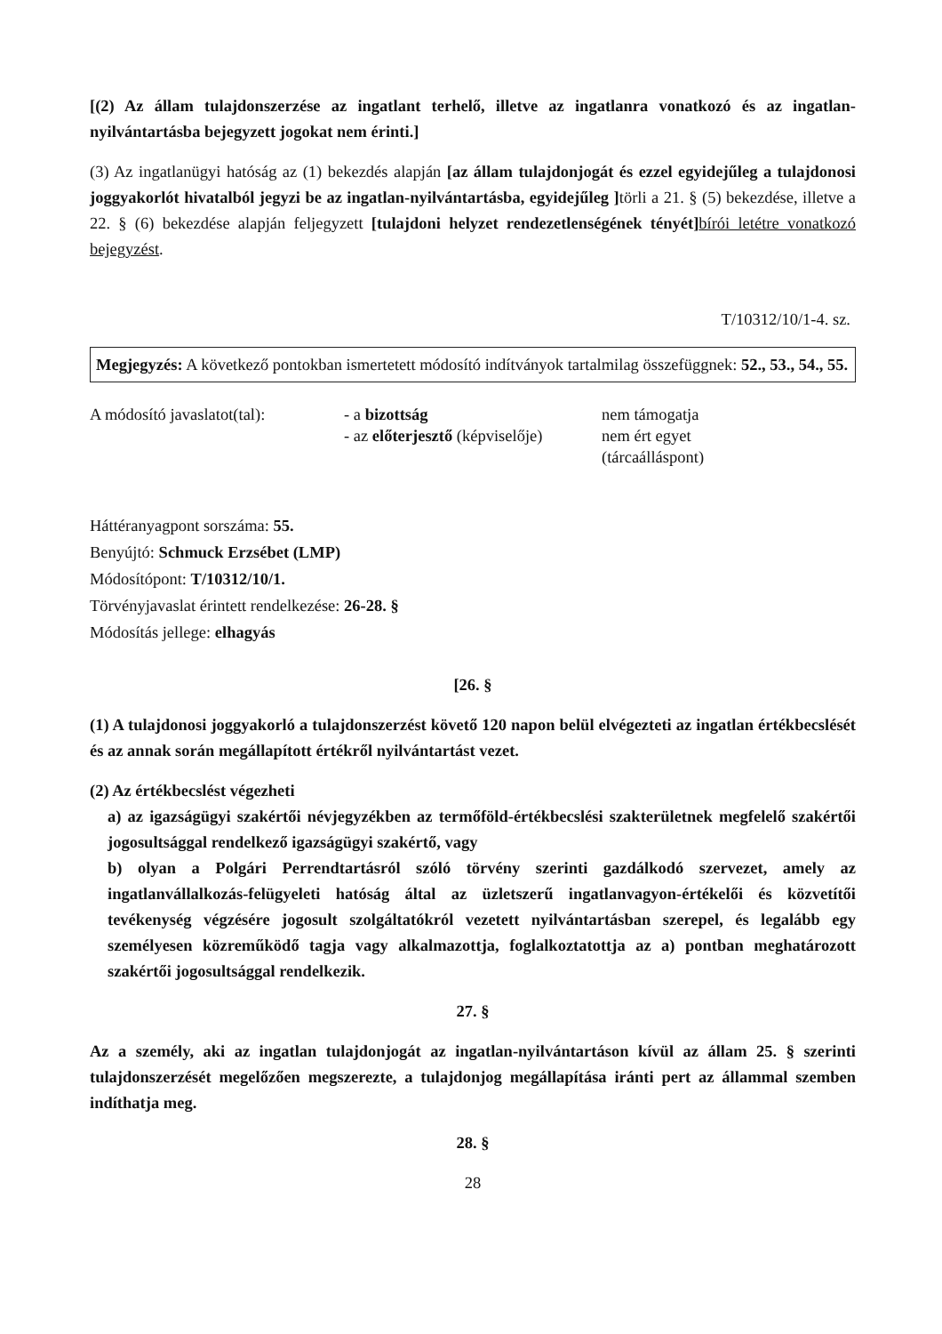[(2) Az állam tulajdonszerzése az ingatlant terhelő, illetve az ingatlanra vonatkozó és az ingatlan-nyilvántartásba bejegyzett jogokat nem érinti.]
(3) Az ingatlanügyi hatóság az (1) bekezdés alapján [az állam tulajdonjogát és ezzel egyidejűleg a tulajdonosi joggyakorlót hivatalból jegyzi be az ingatlan-nyilvántartásba, egyidejűleg ] törli a 21. § (5) bekezdése, illetve a 22. § (6) bekezdése alapján feljegyzett [tulajdoni helyzet rendezetlenségének tényét] bírói letétre vonatkozó bejegyzést.
T/10312/10/1-4. sz.
Megjegyzés: A következő pontokban ismertetett módosító indítványok tartalmilag összefüggnek: 52., 53., 54., 55.
| A módosító javaslatot(tal): | - a bizottság | nem támogatja |
| | - az előterjesztő (képviselője) | nem ért egyet (tárcaálláspont) |
Háttéranyagpont sorszáma: 55.
Benyújtó: Schmuck Erzsébet (LMP)
Módosítópont: T/10312/10/1.
Törvényjavaslat érintett rendelkezése: 26-28. §
Módosítás jellege: elhagyás
[26. §
(1) A tulajdonosi joggyakorló a tulajdonszerzést követő 120 napon belül elvégezteti az ingatlan értékbecslését és az annak során megállapított értékről nyilvántartást vezet.
(2) Az értékbecslést végezheti
a) az igazságügyi szakértői névjegyzékben az termőföld-értékbecslési szakterületnek megfelelő szakértői jogosultsággal rendelkező igazságügyi szakértő, vagy
b) olyan a Polgári Perrendtartásról szóló törvény szerinti gazdálkodó szervezet, amely az ingatlanvállalkozás-felügyeleti hatóság által az üzletszerű ingatlanvagyon-értékelői és közvetítői tevékenység végzésére jogosult szolgáltatókról vezetett nyilvántartásban szerepel, és legalább egy személyesen közreműködő tagja vagy alkalmazottja, foglalkoztatottja az a) pontban meghatározott szakértői jogosultsággal rendelkezik.
27. §
Az a személy, aki az ingatlan tulajdonjogát az ingatlan-nyilvántartáson kívül az állam 25. § szerinti tulajdonszerzését megelőzően megszerezte, a tulajdonjog megállapítása iránti pert az állammal szemben indíthatja meg.
28. §
28